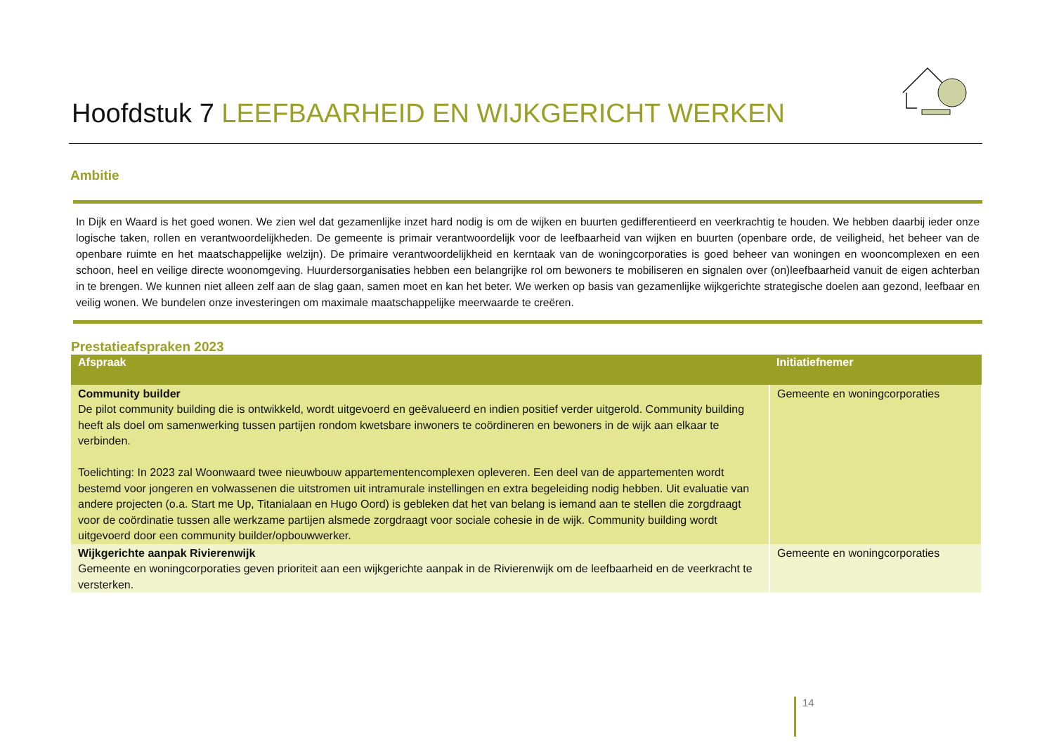Hoofdstuk 7 LEEFBAARHEID EN WIJKGERICHT WERKEN
Ambitie
In Dijk en Waard is het goed wonen. We zien wel dat gezamenlijke inzet hard nodig is om de wijken en buurten gedifferentieerd en veerkrachtig te houden. We hebben daarbij ieder onze logische taken, rollen en verantwoordelijkheden. De gemeente is primair verantwoordelijk voor de leefbaarheid van wijken en buurten (openbare orde, de veiligheid, het beheer van de openbare ruimte en het maatschappelijke welzijn). De primaire verantwoordelijkheid en kerntaak van de woningcorporaties is goed beheer van woningen en wooncomplexen en een schoon, heel en veilige directe woonomgeving. Huurdersorganisaties hebben een belangrijke rol om bewoners te mobiliseren en signalen over (on)leefbaarheid vanuit de eigen achterban in te brengen. We kunnen niet alleen zelf aan de slag gaan, samen moet en kan het beter. We werken op basis van gezamenlijke wijkgerichte strategische doelen aan gezond, leefbaar en veilig wonen. We bundelen onze investeringen om maximale maatschappelijke meerwaarde te creëren.
Prestatieafspraken 2023
| Afspraak | Initiatiefnemer |
| --- | --- |
| Community builder De pilot community building die is ontwikkeld, wordt uitgevoerd en geëvalueerd en indien positief verder uitgerold. Community building heeft als doel om samenwerking tussen partijen rondom kwetsbare inwoners te coördineren en bewoners in de wijk aan elkaar te verbinden. Toelichting: In 2023 zal Woonwaard twee nieuwbouw appartementencomplexen opleveren. Een deel van de appartementen wordt bestemd voor jongeren en volwassenen die uitstromen uit intramurale instellingen en extra begeleiding nodig hebben. Uit evaluatie van andere projecten (o.a. Start me Up, Titanialaan en Hugo Oord) is gebleken dat het van belang is iemand aan te stellen die zorgdraagt voor de coördinatie tussen alle werkzame partijen alsmede zorgdraagt voor sociale cohesie in de wijk. Community building wordt uitgevoerd door een community builder/opbouwwerker. | Gemeente en woningcorporaties |
| Wijkgerichte aanpak Rivierenwijk Gemeente en woningcorporaties geven prioriteit aan een wijkgerichte aanpak in de Rivierenwijk om de leefbaarheid en de veerkracht te versterken. | Gemeente en woningcorporaties |
14